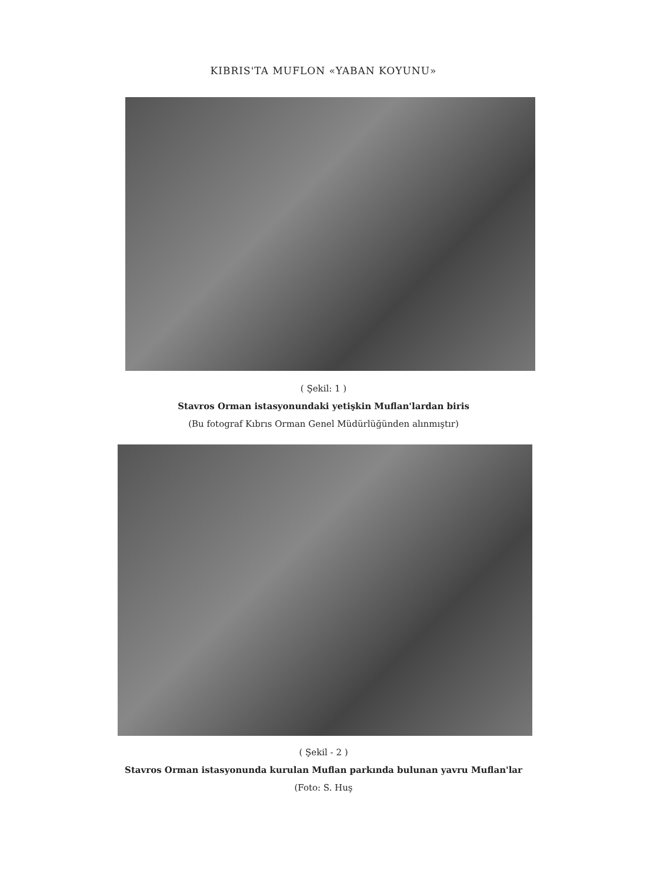KIBRIS'TA MUFLON «YABAN KOYUNU»
( Şekil: 1 )
Stavros Orman istasyonundaki yetişkin Muflan'lardan biris
(Bu fotograf Kıbrıs Orman Genel Müdürlüğünden alınmıştır)
( Şekil - 2 )
Stavros Orman istasyonunda kurulan Muflan parkında bulunan yavru Muflan'lar
(Foto: S. Huş